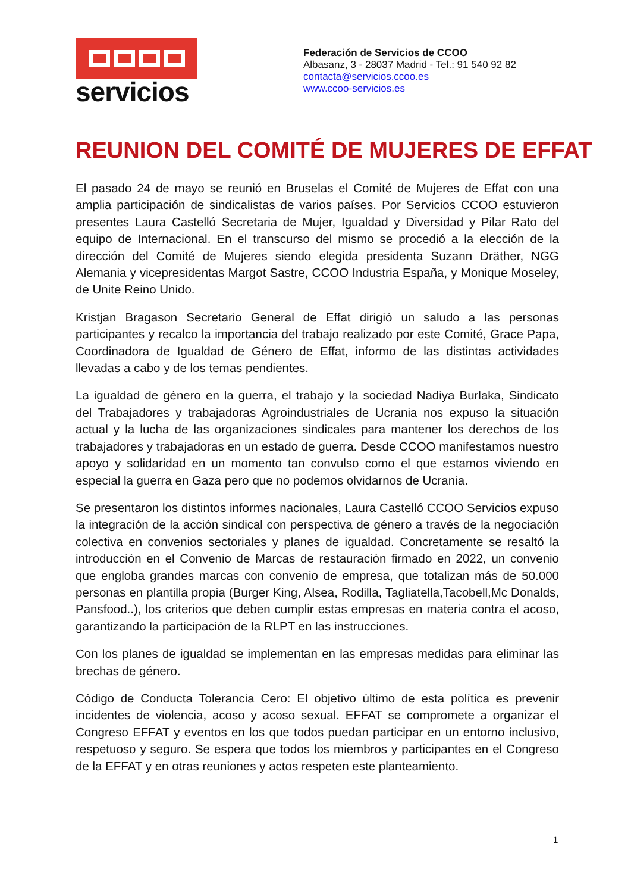servicios
Federación de Servicios de CCOO
Albasanz, 3 - 28037 Madrid - Tel.: 91 540 92 82
contacta@servicios.ccoo.es
www.ccoo-servicios.es
REUNION DEL COMITÉ DE MUJERES DE EFFAT
El pasado 24 de mayo se reunió en Bruselas el Comité de Mujeres de Effat con una amplia participación de sindicalistas de varios países. Por Servicios CCOO estuvieron presentes Laura Castelló Secretaria de Mujer, Igualdad y Diversidad y Pilar Rato del equipo de Internacional. En el transcurso del mismo se procedió a la elección de la dirección del Comité de Mujeres siendo elegida presidenta Suzann Dräther, NGG Alemania y vicepresidentas Margot Sastre, CCOO Industria España, y Monique Moseley, de Unite Reino Unido.
Kristjan Bragason Secretario General de Effat dirigió un saludo a las personas participantes y recalco la importancia del trabajo realizado por este Comité, Grace Papa, Coordinadora de Igualdad de Género de Effat, informo de las distintas actividades llevadas a cabo y de los temas pendientes.
La igualdad de género en la guerra, el trabajo y la sociedad Nadiya Burlaka, Sindicato del Trabajadores y trabajadoras Agroindustriales de Ucrania nos expuso la situación actual y la lucha de las organizaciones sindicales para mantener los derechos de los trabajadores y trabajadoras en un estado de guerra. Desde CCOO manifestamos nuestro apoyo y solidaridad en un momento tan convulso como el que estamos viviendo en especial la guerra en Gaza pero que no podemos olvidarnos de Ucrania.
Se presentaron los distintos informes nacionales, Laura Castelló CCOO Servicios expuso la integración de la acción sindical con perspectiva de género a través de la negociación colectiva en convenios sectoriales y planes de igualdad. Concretamente se resaltó la introducción en el Convenio de Marcas de restauración firmado en 2022, un convenio que engloba grandes marcas con convenio de empresa, que totalizan más de 50.000 personas en plantilla propia (Burger King, Alsea, Rodilla, Tagliatella,Tacobell,Mc Donalds, Pansfood..), los criterios que deben cumplir estas empresas en materia contra el acoso, garantizando la participación de la RLPT en las instrucciones.
Con los planes de igualdad se implementan en las empresas medidas para eliminar las brechas de género.
Código de Conducta Tolerancia Cero: El objetivo último de esta política es prevenir incidentes de violencia, acoso y acoso sexual. EFFAT se compromete a organizar el Congreso EFFAT y eventos en los que todos puedan participar en un entorno inclusivo, respetuoso y seguro. Se espera que todos los miembros y participantes en el Congreso de la EFFAT y en otras reuniones y actos respeten este planteamiento.
1